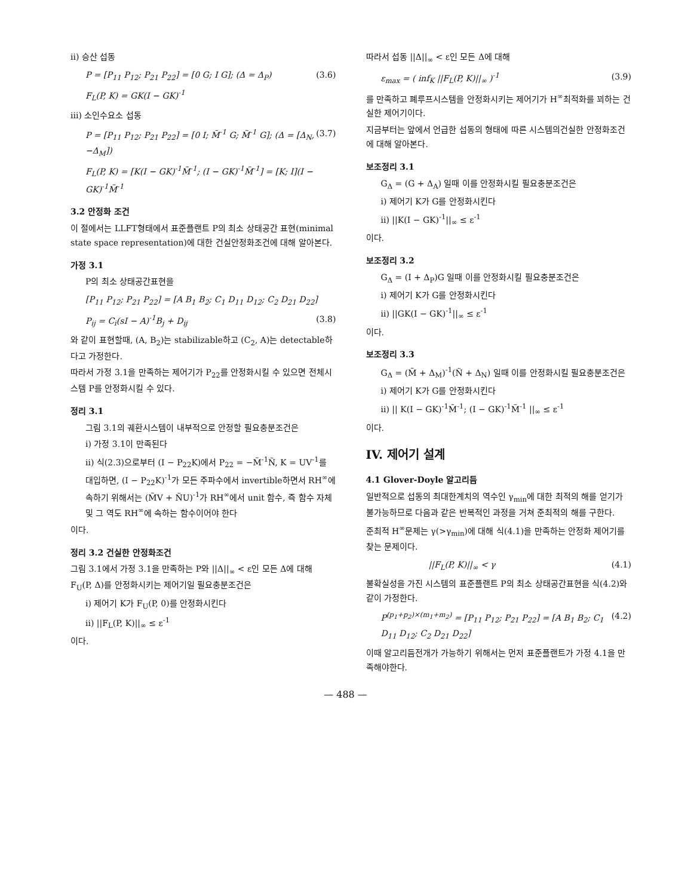ii) 승산 섭동
P = [P<sub>11</sub> P<sub>12</sub>; P<sub>21</sub> P<sub>22</sub>] = [0 G; I G]; (Δ = Δ<sub>P</sub>) (3.6)
F<sub>L</sub>(P, K) = GK(I − GK)<sup>-1</sup>
iii) 소인수요소 섭동
P = [P<sub>11</sub> P<sub>12</sub>; P<sub>21</sub> P<sub>22</sub>] = [0 I; M̃<sup>-1</sup> G; M̃<sup>-1</sup> G]; (Δ = [Δ<sub>N</sub>, −Δ<sub>M</sub>]) (3.7)
F<sub>L</sub>(P, K) = [K(I − GK)<sup>-1</sup>M̃<sup>-1</sup>; (I − GK)<sup>-1</sup>M̃<sup>-1</sup>] = [K; I](I − GK)<sup>-1</sup>M̃<sup>-1</sup>
3.2 안정화 조건
이 절에서는 LLFT형태에서 표준플랜트 P의 최소 상태공간 표현(minimal state space representation)에 대한 건실안정화조건에 대해 알아본다.
가정 3.1
P의 최소 상태공간표현을
[P<sub>11</sub> P<sub>12</sub>; P<sub>21</sub> P<sub>22</sub>] = [A B<sub>1</sub> B<sub>2</sub>; C<sub>1</sub> D<sub>11</sub> D<sub>12</sub>; C<sub>2</sub> D<sub>21</sub> D<sub>22</sub>]
P<sub>ij</sub> = C<sub>i</sub>(sI − A)<sup>-1</sup>B<sub>j</sub> + D<sub>ij</sub> (3.8)
와 같이 표현할때, (A, B<sub>2</sub>)는 stabilizable하고 (C<sub>2</sub>, A)는 detectable하다고 가정한다.
따라서 가정 3.1을 만족하는 제어기가 P<sub>22</sub>를 안정화시킬 수 있으면 전체시스템 P를 안정화시킬 수 있다.
정리 3.1
그림 3.1의 궤환시스템이 내부적으로 안정할 필요충분조건은
i) 가정 3.1이 만족된다
ii) 식(2.3)으로부터 (I − P<sub>22</sub>K)에서 P<sub>22</sub> = −M̃<sup>-1</sup>Ñ, K = UV<sup>-1</sup>를 대입하면, (I − P<sub>22</sub>K)<sup>-1</sup>가 모든 주파수에서 invertible하면서 RH<sup>∞</sup>에 속하기 위해서는 (M̃V + ÑU)<sup>-1</sup>가 RH<sup>∞</sup>에서 unit 함수, 즉 함수 자체 및 그 역도 RH<sup>∞</sup>에 속하는 함수이어야 한다
이다.
정리 3.2 건실한 안정화조건
그림 3.1에서 가정 3.1을 만족하는 P와 ||Δ||<sub>∞</sub> < ε인 모든 Δ에 대해 F<sub>U</sub>(P, Δ)를 안정화시키는 제어기일 필요충분조건은
i) 제어기 K가 F<sub>U</sub>(P, 0)를 안정화시킨다
ii) ||F<sub>L</sub>(P, K)||<sub>∞</sub> ≤ ε<sup>-1</sup>
이다.
따라서 섭동 ||Δ||<sub>∞</sub> < ε인 모든 Δ에 대해
ε<sub>max</sub> = ( inf<sub>K</sub> ||F<sub>L</sub>(P, K)||<sub>∞</sub> )<sup>-1</sup> (3.9)
를 만족하고 폐루프시스템을 안정화시키는 제어기가 H<sup>∞</sup>최적화를 꾀하는 건실한 제어기이다.
지금부터는 앞에서 언급한 섭동의 형태에 따른 시스템의건실한 안정화조건에 대해 알아본다.
보조정리 3.1
G<sub>Δ</sub> = (G + Δ<sub>A</sub>) 일때 이를 안정화시킬 필요충분조건은
i) 제어기 K가 G를 안정화시킨다
ii) ||K(I − GK)<sup>-1</sup>||<sub>∞</sub> ≤ ε<sup>-1</sup>
이다.
보조정리 3.2
G<sub>Δ</sub> = (I + Δ<sub>P</sub>)G 일때 이를 안정화시킬 필요충분조건은
i) 제어기 K가 G를 안정화시킨다
ii) ||GK(I − GK)<sup>-1</sup>||<sub>∞</sub> ≤ ε<sup>-1</sup>
이다.
보조정리 3.3
G<sub>Δ</sub> = (M̃ + Δ<sub>M</sub>)<sup>-1</sup>(Ñ + Δ<sub>N</sub>) 일때 이를 안정화시킬 필요충분조건은
i) 제어기 K가 G를 안정화시킨다
ii) || K(I − GK)<sup>-1</sup>M̃<sup>-1</sup>; (I − GK)<sup>-1</sup>M̃<sup>-1</sup> ||<sub>∞</sub> ≤ ε<sup>-1</sup>
이다.
IV. 제어기 설계
4.1 Glover-Doyle 알고리듬
일반적으로 섭동의 최대한계치의 역수인 γ<sub>min</sub>에 대한 최적의 해를 얻기가 불가능하므로 다음과 같은 반복적인 과정을 거쳐 준최적의 해를 구한다.
준최적 H<sup>∞</sup>문제는 γ(>γ<sub>min</sub>)에 대해 식(4.1)을 만족하는 안정화 제어기를 찾는 문제이다.
||F<sub>L</sub>(P, K)||<sub>∞</sub> < γ (4.1)
불확실성을 가진 시스템의 표준플랜트 P의 최소 상태공간표현을 식(4.2)와 같이 가정한다.
P<sup>(p<sub>1</sub>+p<sub>2</sub>)×(m<sub>1</sub>+m<sub>2</sub>)</sup> = [P<sub>11</sub> P<sub>12</sub>; P<sub>21</sub> P<sub>22</sub>] = [A B<sub>1</sub> B<sub>2</sub>; C<sub>1</sub> D<sub>11</sub> D<sub>12</sub>; C<sub>2</sub> D<sub>21</sub> D<sub>22</sub>] (4.2)
이때 알고리듬전개가 가능하기 위해서는 먼저 표준플랜트가 가정 4.1을 만족해야한다.
— 488 —